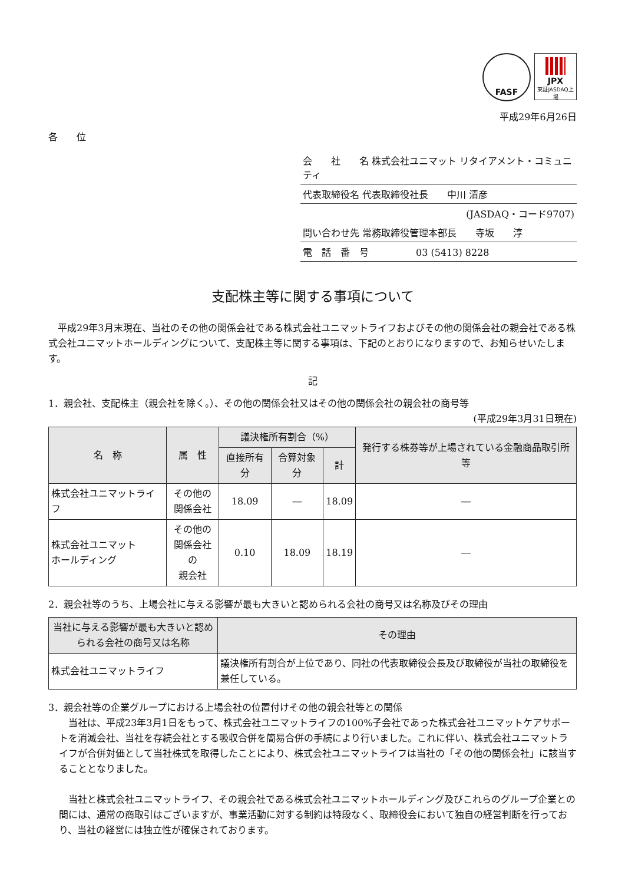FASF
JPX
東証JASDAQ上場
平成29年6月26日
各　　位
会　　社　　名 株式会社ユニマット リタイアメント・コミュニティ
代表取締役名 代表取締役社長　　中川 清彦
(JASDAQ・コード9707)
問い合わせ先 常務取締役管理本部長　　寺坂　　淳
電　話　番　号　　　　　03 (5413) 8228
支配株主等に関する事項について
　平成29年3月末現在、当社のその他の関係会社である株式会社ユニマットライフおよびその他の関係会社の親会社である株式会社ユニマットホールディングについて、支配株主等に関する事項は、下記のとおりになりますので、お知らせいたします。
記
1．親会社、支配株主（親会社を除く。）、その他の関係会社又はその他の関係会社の親会社の商号等
(平成29年3月31日現在)
| 名 称 | 属 性 | 議決権所有割合（%） | | | 発行する株券等が上場されている金融商品取引所等 |
| --- | --- | --- | --- | --- | --- |
| | | 直接所有分 | 合算対象分 | 計 | |
| 株式会社ユニマットライフ | その他の 関係会社 | 18.09 | ― | 18.09 | ― |
| 株式会社ユニマット ホールディング | その他の 関係会社の 親会社 | 0.10 | 18.09 | 18.19 | ― |
2．親会社等のうち、上場会社に与える影響が最も大きいと認められる会社の商号又は名称及びその理由
| 当社に与える影響が最も大きいと認められる会社の商号又は名称 | その理由 |
| --- | --- |
| 株式会社ユニマットライフ | 議決権所有割合が上位であり、同社の代表取締役会長及び取締役が当社の取締役を兼任している。 |
3．親会社等の企業グループにおける上場会社の位置付けその他の親会社等との関係
　当社は、平成23年3月1日をもって、株式会社ユニマットライフの100%子会社であった株式会社ユニマットケアサポートを消滅会社、当社を存続会社とする吸収合併を簡易合併の手続により行いました。これに伴い、株式会社ユニマットライフが合併対価として当社株式を取得したことにより、株式会社ユニマットライフは当社の「その他の関係会社」に該当することとなりました。
　当社と株式会社ユニマットライフ、その親会社である株式会社ユニマットホールディング及びこれらのグループ企業との間には、通常の商取引はございますが、事業活動に対する制約は特段なく、取締役会において独自の経営判断を行っており、当社の経営には独立性が確保されております。